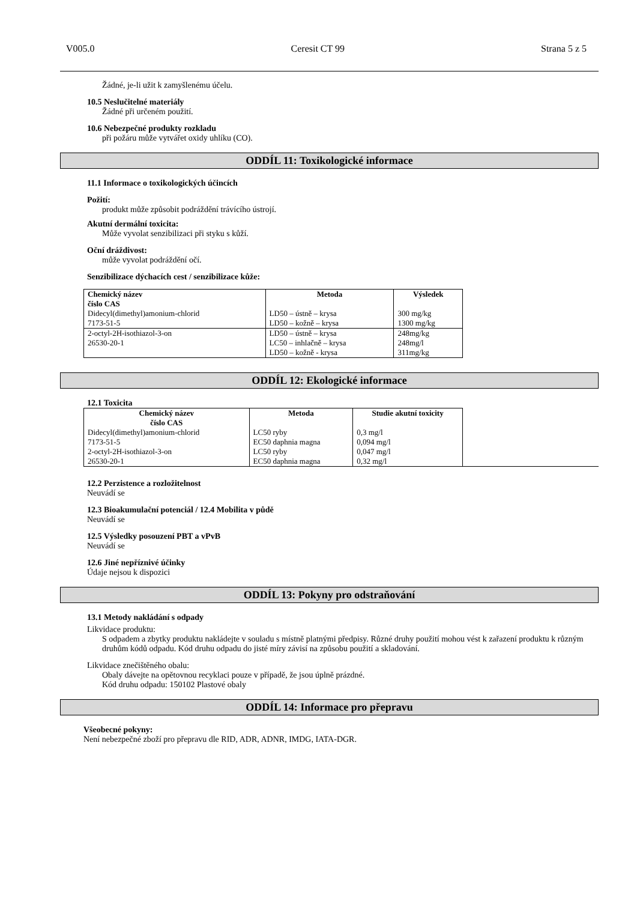V005.0 Ceresit CT 99 Strana 5 z 5
Žádné, je-li užit k zamyšlenému účelu.
10.5 Neslučitelné materiály
Žádné při určeném použití.
10.6 Nebezpečné produkty rozkladu
při požáru může vytvářet oxidy uhlíku (CO).
ODDÍL 11: Toxikologické informace
11.1 Informace o toxikologických účincích
Požití:
produkt může způsobit podráždění trávícího ústrojí.
Akutní dermální toxicita:
Může vyvolat senzibilizaci při styku s kůží.
Oční dráždivost:
může vyvolat podráždění očí.
Senzibilizace dýchacích cest / senzibilizace kůže:
| Chemický název číslo CAS | Metoda | Výsledek |
| --- | --- | --- |
| Didecyl(dimethyl)amonium-chlorid 7173-51-5 | LD50 – ústně – krysa LD50 – kožně – krysa | 300 mg/kg 1300 mg/kg |
| 2-octyl-2H-isothiazol-3-on 26530-20-1 | LD50 – ústně – krysa LC50 – inhlačně – krysa LD50 – kožně - krysa | 248mg/kg 248mg/l 311mg/kg |
ODDÍL 12: Ekologické informace
12.1 Toxicita
| Chemický název číslo CAS | Metoda | Studie akutní toxicity |
| --- | --- | --- |
| Didecyl(dimethyl)amonium-chlorid 7173-51-5 2-octyl-2H-isothiazol-3-on 26530-20-1 | LC50 ryby EC50 daphnia magna LC50 ryby EC50 daphnia magna | 0,3 mg/l 0,094 mg/l 0,047 mg/l 0,32 mg/l |
12.2 Perzistence a rozložitelnost
Neuvádí se
12.3 Bioakumulační potenciál / 12.4 Mobilita v půdě
Neuvádí se
12.5 Výsledky posouzení PBT a vPvB
Neuvádí se
12.6 Jiné nepříznivé účinky
Údaje nejsou k dispozici
ODDÍL 13: Pokyny pro odstraňování
13.1 Metody nakládání s odpady
Likvidace produktu:
S odpadem a zbytky produktu nakládejte v souladu s místně platnými předpisy. Různé druhy použití mohou vést k zařazení produktu k různým druhům kódů odpadu. Kód druhu odpadu do jisté míry závisí na způsobu použití a skladování.
Likvidace znečištěného obalu:
Obaly dávejte na opětovnou recyklaci pouze v případě, že jsou úplně prázdné.
Kód druhu odpadu: 150102 Plastové obaly
ODDÍL 14: Informace pro přepravu
Všeobecné pokyny:
Není nebezpečné zboží pro přepravu dle RID, ADR, ADNR, IMDG, IATA-DGR.